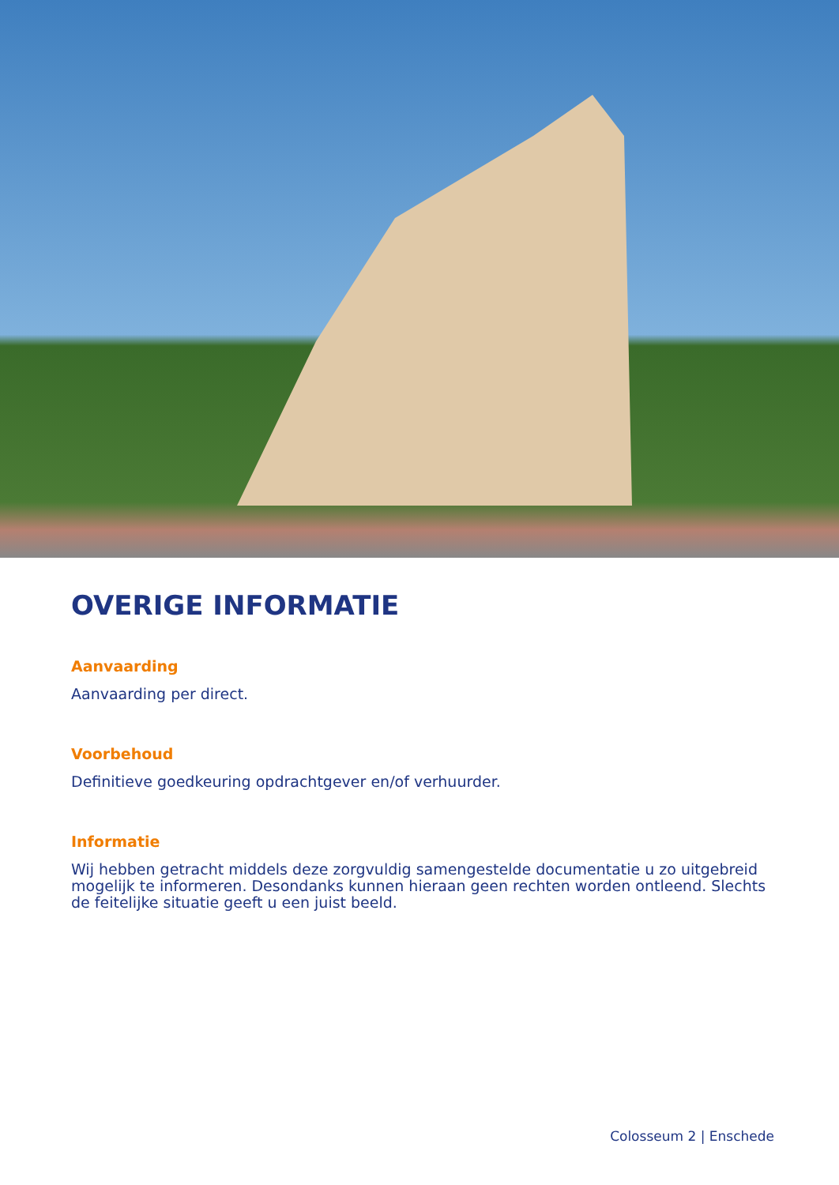OVERIGE INFORMATIE
Aanvaarding
Aanvaarding per direct.
Voorbehoud
Definitieve goedkeuring opdrachtgever en/of verhuurder.
Informatie
Wij hebben getracht middels deze zorgvuldig samengestelde documentatie u zo uitgebreid mogelijk te informeren. Desondanks kunnen hieraan geen rechten worden ontleend. Slechts de feitelijke situatie geeft u een juist beeld.
Colosseum 2 | Enschede